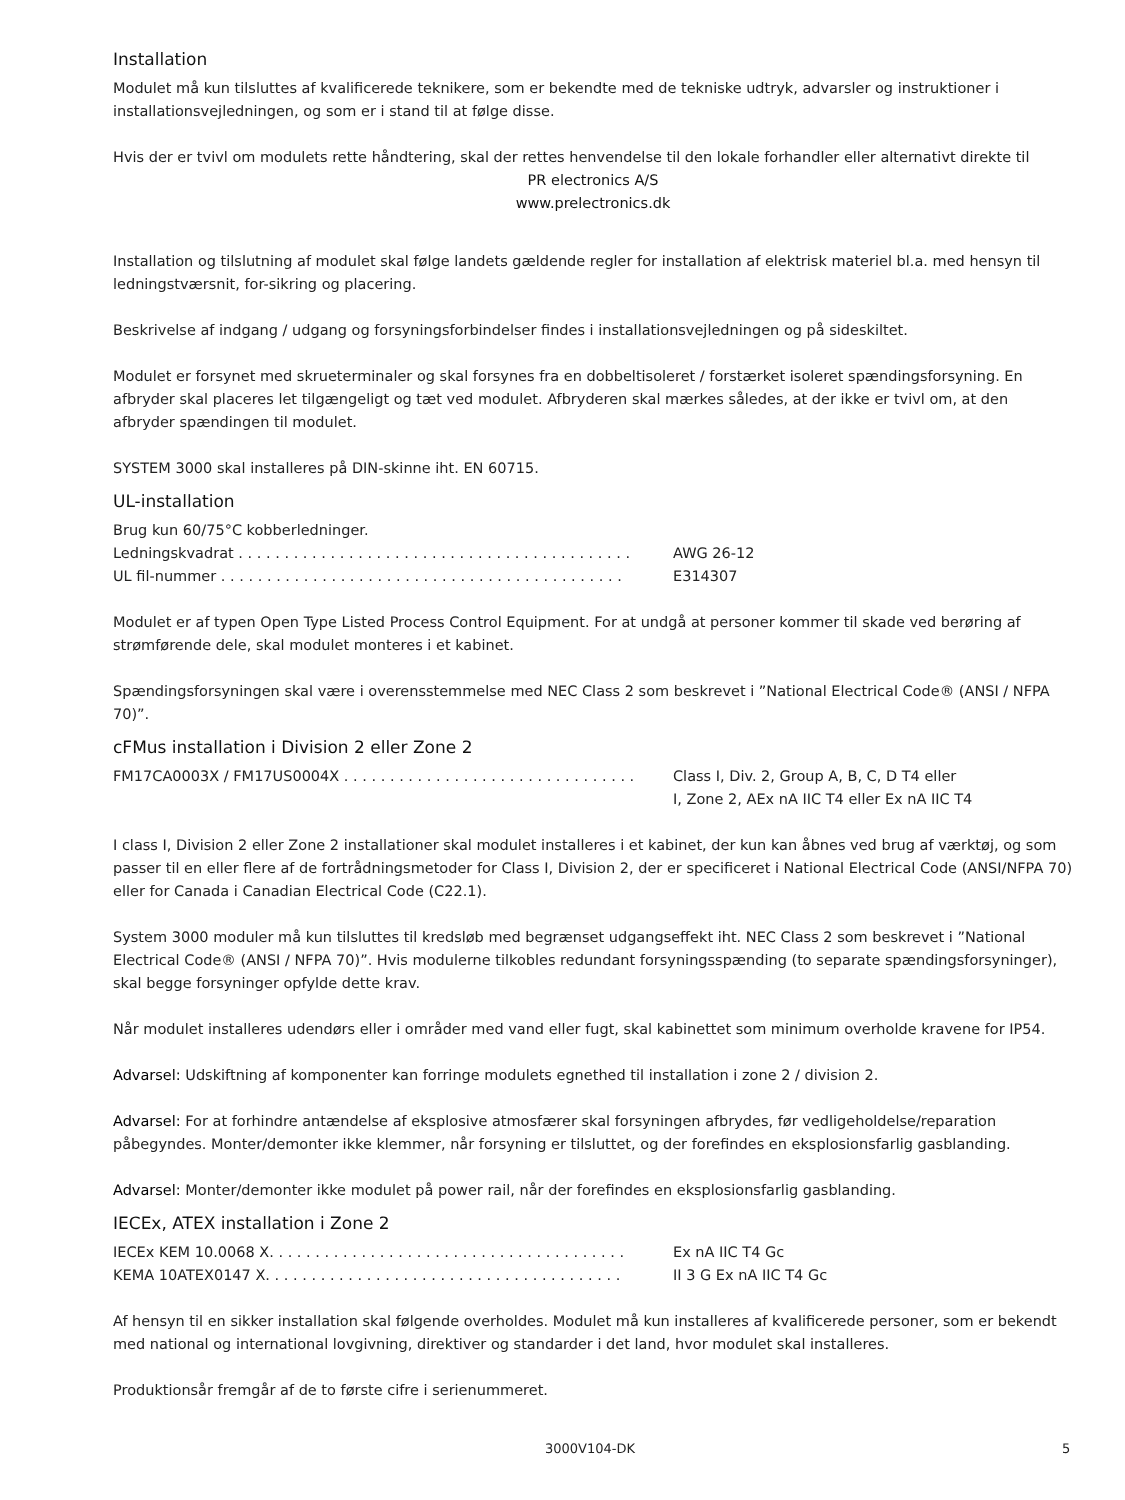Installation
Modulet må kun tilsluttes af kvalificerede teknikere, som er bekendte med de tekniske udtryk, advarsler og instruktioner i installationsvejledningen, og som er i stand til at følge disse.
Hvis der er tvivl om modulets rette håndtering, skal der rettes henvendelse til den lokale forhandler eller alternativt direkte til
PR electronics A/S
www.prelectronics.dk
Installation og tilslutning af modulet skal følge landets gældende regler for installation af elektrisk materiel bl.a. med hensyn til ledningstværsnit, for-sikring og placering.
Beskrivelse af indgang / udgang og forsyningsforbindelser findes i installationsvejledningen og på sideskiltet.
Modulet er forsynet med skrueterminaler og skal forsynes fra en dobbeltisoleret / forstærket isoleret spændingsforsyning. En afbryder skal placeres let tilgængeligt og tæt ved modulet. Afbryderen skal mærkes således, at der ikke er tvivl om, at den afbryder spændingen til modulet.
SYSTEM 3000 skal installeres på DIN-skinne iht. EN 60715.
UL-installation
Brug kun 60/75°C kobberledninger.
Ledningskvadrat . . . . . . . . . . . . . . . . . . . . . . . . . . . . . . . . . . . . . . . . . . . AWG 26-12
UL fil-nummer . . . . . . . . . . . . . . . . . . . . . . . . . . . . . . . . . . . . . . . . . . . . E314307
Modulet er af typen Open Type Listed Process Control Equipment. For at undgå at personer kommer til skade ved berøring af strømførende dele, skal modulet monteres i et kabinet.
Spændingsforsyningen skal være i overensstemmelse med NEC Class 2 som beskrevet i ”National Electrical Code® (ANSI / NFPA 70)”.
cFMus installation i Division 2 eller Zone 2
FM17CA0003X / FM17US0004X . . . . . . . . . . . . . . . . . . . . . . . . . . . . . . . . Class I, Div. 2, Group A, B, C, D T4 eller
I, Zone 2, AEx nA IIC T4 eller Ex nA IIC T4
I class I, Division 2 eller Zone 2 installationer skal modulet installeres i et kabinet, der kun kan åbnes ved brug af værktøj, og som passer til en eller flere af de fortrådningsmetoder for Class I, Division 2, der er specificeret i National Electrical Code (ANSI/NFPA 70) eller for Canada i Canadian Electrical Code (C22.1).
System 3000 moduler må kun tilsluttes til kredsløb med begrænset udgangseffekt iht. NEC Class 2 som beskrevet i ”National Electrical Code® (ANSI / NFPA 70)”. Hvis modulerne tilkobles redundant forsyningsspænding (to separate spændingsforsyninger), skal begge forsyninger opfylde dette krav.
Når modulet installeres udendørs eller i områder med vand eller fugt, skal kabinettet som minimum overholde kravene for IP54.
Advarsel: Udskiftning af komponenter kan forringe modulets egnethed til installation i zone 2 / division 2.
Advarsel: For at forhindre antændelse af eksplosive atmosfærer skal forsyningen afbrydes, før vedligeholdelse/reparation påbegyndes. Monter/demonter ikke klemmer, når forsyning er tilsluttet, og der forefindes en eksplosionsfarlig gasblanding.
Advarsel: Monter/demonter ikke modulet på power rail, når der forefindes en eksplosionsfarlig gasblanding.
IECEx, ATEX installation i Zone 2
IECEx KEM 10.0068 X. . . . . . . . . . . . . . . . . . . . . . . . . . . . . . . . . . . . . . . Ex nA IIC T4 Gc
KEMA 10ATEX0147 X. . . . . . . . . . . . . . . . . . . . . . . . . . . . . . . . . . . . . . . II 3 G Ex nA IIC T4 Gc
Af hensyn til en sikker installation skal følgende overholdes. Modulet må kun installeres af kvalificerede personer, som er bekendt med national og international lovgivning, direktiver og standarder i det land, hvor modulet skal installeres.
Produktionsår fremgår af de to første cifre i serienummeret.
3000V104-DK 5